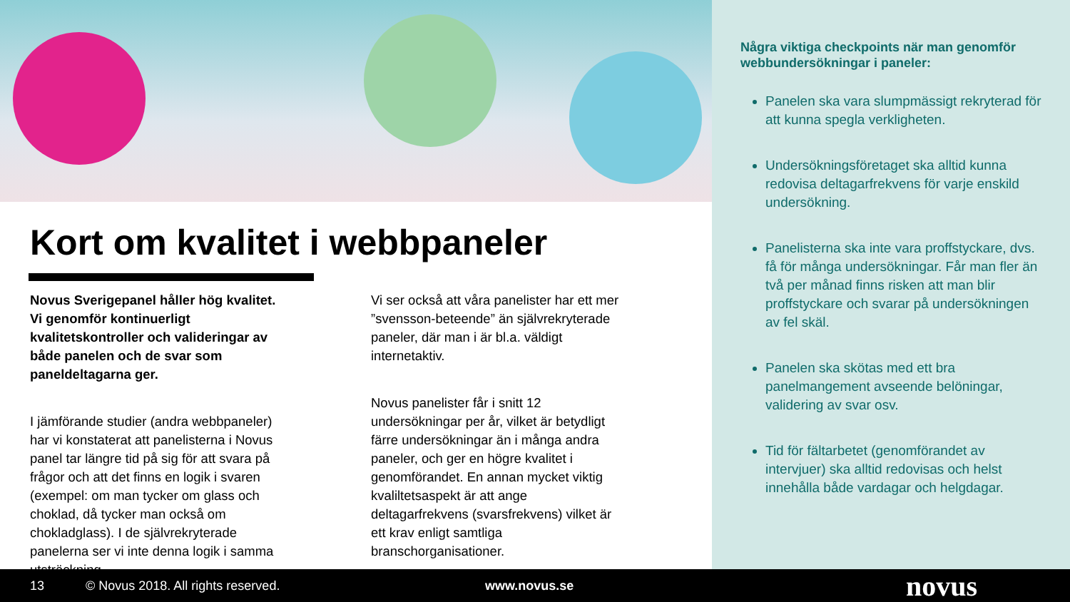Kort om kvalitet i webbpaneler
Novus Sverigepanel håller hög kvalitet. Vi genomför kontinuerligt kvalitetskontroller och valideringar av både panelen och de svar som paneldeltagarna ger.
I jämförande studier (andra webbpaneler) har vi konstaterat att panelisterna i Novus panel tar längre tid på sig för att svara på frågor och att det finns en logik i svaren (exempel: om man tycker om glass och choklad, då tycker man också om chokladglass). I de självrekryterade panelerna ser vi inte denna logik i samma utsträckning.
Vi ser också att våra panelister har ett mer ”svensson-beteende” än självrekryterade paneler, där man i är bl.a. väldigt internetaktiv.
Novus panelister får i snitt 12 undersökningar per år, vilket är betydligt färre undersökningar än i många andra paneler, och ger en högre kvalitet i genomförandet. En annan mycket viktig kvaliltetsaspekt är att ange deltagarfrekvens (svarsfrekvens) vilket är ett krav enligt samtliga branschorganisationer.
Några viktiga checkpoints när man genomför webbundersökningar i paneler:
Panelen ska vara slumpmässigt rekryterad för att kunna spegla verkligheten.
Undersökningsföretaget ska alltid kunna redovisa deltagarfrekvens för varje enskild undersökning.
Panelisterna ska inte vara proffstyckare, dvs. få för många undersökningar. Får man fler än två per månad finns risken att man blir proffstyckare och svarar på undersökningen av fel skäl.
Panelen ska skötas med ett bra panelmangement avseende belöningar, validering av svar osv.
Tid för fältarbetet (genomförandet av intervjuer) ska alltid redovisas och helst innehålla både vardagar och helgdagar.
13 © Novus 2018. All rights reserved. www.novus.se novus